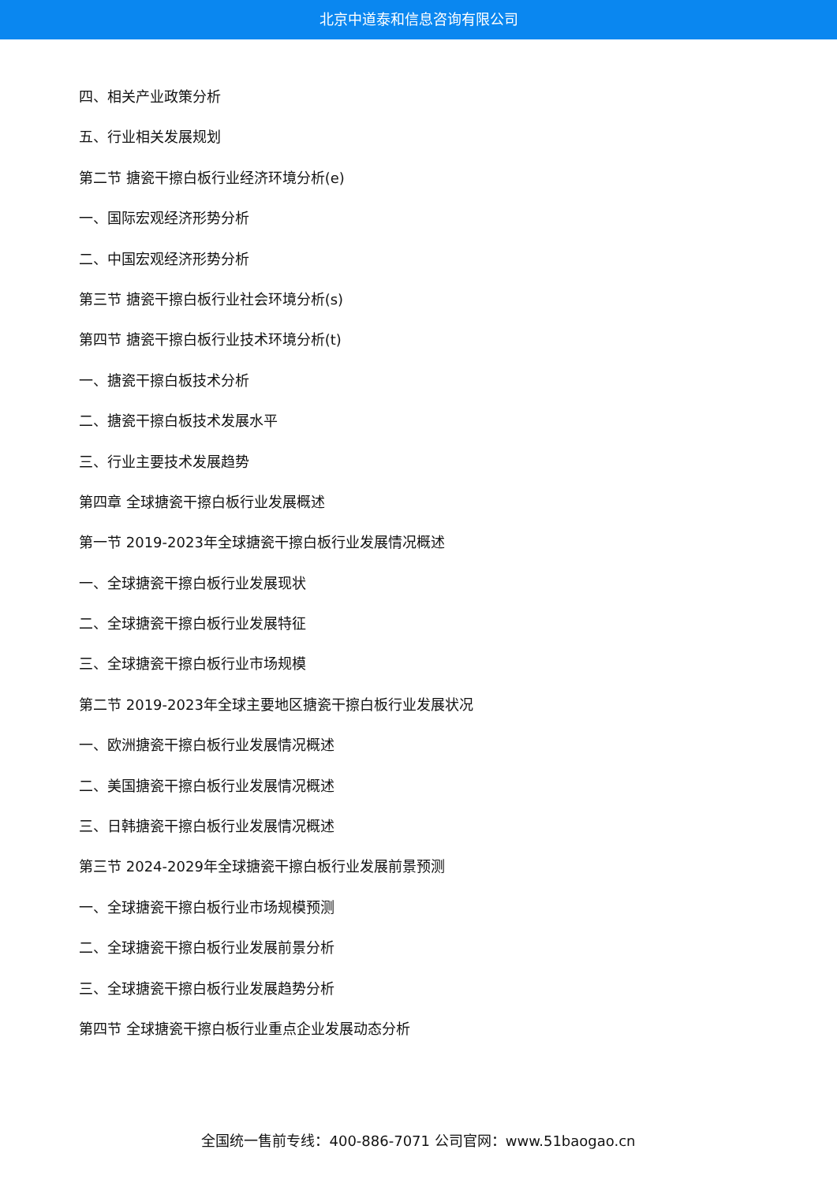北京中道泰和信息咨询有限公司
四、相关产业政策分析
五、行业相关发展规划
第二节 搪瓷干擦白板行业经济环境分析(e)
一、国际宏观经济形势分析
二、中国宏观经济形势分析
第三节 搪瓷干擦白板行业社会环境分析(s)
第四节 搪瓷干擦白板行业技术环境分析(t)
一、搪瓷干擦白板技术分析
二、搪瓷干擦白板技术发展水平
三、行业主要技术发展趋势
第四章 全球搪瓷干擦白板行业发展概述
第一节 2019-2023年全球搪瓷干擦白板行业发展情况概述
一、全球搪瓷干擦白板行业发展现状
二、全球搪瓷干擦白板行业发展特征
三、全球搪瓷干擦白板行业市场规模
第二节 2019-2023年全球主要地区搪瓷干擦白板行业发展状况
一、欧洲搪瓷干擦白板行业发展情况概述
二、美国搪瓷干擦白板行业发展情况概述
三、日韩搪瓷干擦白板行业发展情况概述
第三节 2024-2029年全球搪瓷干擦白板行业发展前景预测
一、全球搪瓷干擦白板行业市场规模预测
二、全球搪瓷干擦白板行业发展前景分析
三、全球搪瓷干擦白板行业发展趋势分析
第四节 全球搪瓷干擦白板行业重点企业发展动态分析
全国统一售前专线：400-886-7071 公司官网：www.51baogao.cn